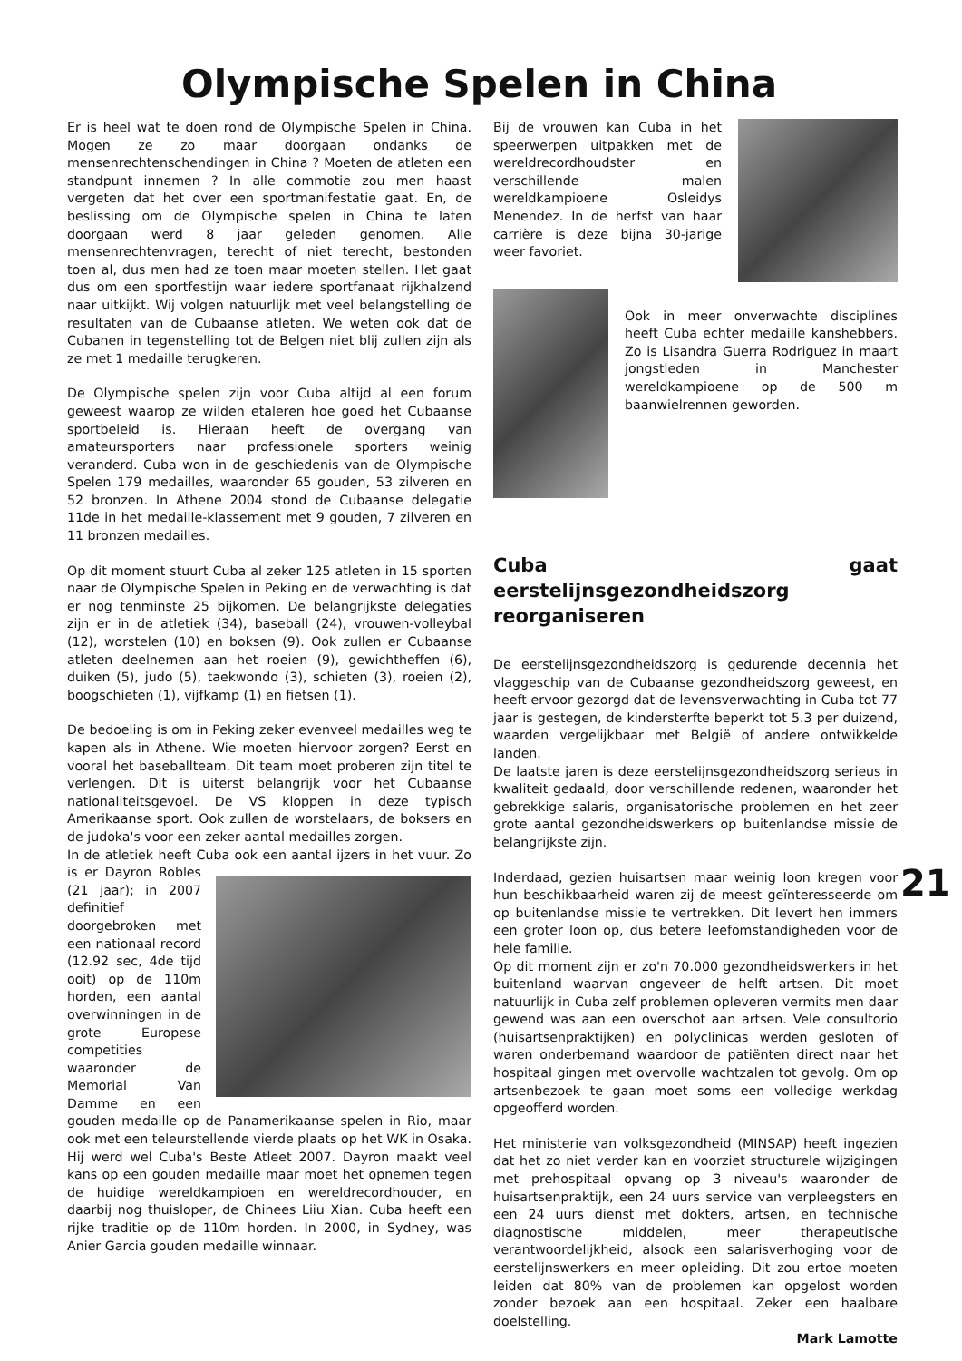Olympische Spelen in China
Er is heel wat te doen rond de Olympische Spelen in China. Mogen ze zo maar doorgaan ondanks de mensenrechtenschendingen in China ? Moeten de atleten een standpunt innemen ? In alle commotie zou men haast vergeten dat het over een sportmanifestatie gaat. En, de beslissing om de Olympische spelen in China te laten doorgaan werd 8 jaar geleden genomen. Alle mensenrechtenvragen, terecht of niet terecht, bestonden toen al, dus men had ze toen maar moeten stellen. Het gaat dus om een sportfestijn waar iedere sportfanaat rijkhalzend naar uitkijkt. Wij volgen natuurlijk met veel belangstelling de resultaten van de Cubaanse atleten. We weten ook dat de Cubanen in tegenstelling tot de Belgen niet blij zullen zijn als ze met 1 medaille terugkeren.
De Olympische spelen zijn voor Cuba altijd al een forum geweest waarop ze wilden etaleren hoe goed het Cubaanse sportbeleid is. Hieraan heeft de overgang van amateursporters naar professionele sporters weinig veranderd. Cuba won in de geschiedenis van de Olympische Spelen 179 medailles, waaronder 65 gouden, 53 zilveren en 52 bronzen. In Athene 2004 stond de Cubaanse delegatie 11de in het medaille-klassement met 9 gouden, 7 zilveren en 11 bronzen medailles.
Op dit moment stuurt Cuba al zeker 125 atleten in 15 sporten naar de Olympische Spelen in Peking en de verwachting is dat er nog tenminste 25 bijkomen. De belangrijkste delegaties zijn er in de atletiek (34), baseball (24), vrouwen-volleybal (12), worstelen (10) en boksen (9). Ook zullen er Cubaanse atleten deelnemen aan het roeien (9), gewichtheffen (6), duiken (5), judo (5), taekwondo (3), schieten (3), roeien (2), boogschieten (1), vijfkamp (1) en fietsen (1).
De bedoeling is om in Peking zeker evenveel medailles weg te kapen als in Athene. Wie moeten hiervoor zorgen? Eerst en vooral het baseballteam. Dit team moet proberen zijn titel te verlengen. Dit is uiterst belangrijk voor het Cubaanse nationaliteitsgevoel. De VS kloppen in deze typisch Amerikaanse sport. Ook zullen de worstelaars, de boksers en de judoka's voor een zeker aantal medailles zorgen.
In de atletiek heeft Cuba ook een aantal ijzers in het vuur. Zo is er Dayron Robles (21 jaar); in 2007 definitief doorgebroken met een nationaal record (12.92 sec, 4de tijd ooit) op de 110m horden, een aantal overwinningen in de grote Europese competities waaronder de Memorial Van Damme en een gouden medaille op de Panamerikaanse spelen in Rio, maar ook met een teleurstellende vierde plaats op het WK in Osaka. Hij werd wel Cuba's Beste Atleet 2007. Dayron maakt veel kans op een gouden medaille maar moet het opnemen tegen de huidige wereldkampioen en wereldrecordhouder, en daarbij nog thuisloper, de Chinees Liiu Xian. Cuba heeft een rijke traditie op de 110m horden. In 2000, in Sydney, was Anier Garcia gouden medaille winnaar.
Bij de vrouwen kan Cuba in het speerwerpen uitpakken met de wereldrecordhoudster en verschillende malen wereldkampioene Osleidys Menendez. In de herfst van haar carrière is deze bijna 30-jarige weer favoriet.
Ook in meer onverwachte disciplines heeft Cuba echter medaille kanshebbers. Zo is Lisandra Guerra Rodriguez in maart jongstleden in Manchester wereldkampioene op de 500 m baanwielrennen geworden.
Cuba gaat eerstelijnsgezondheidszorg reorganiseren
De eerstelijnsgezondheidszorg is gedurende decennia het vlaggeschip van de Cubaanse gezondheidszorg geweest, en heeft ervoor gezorgd dat de levensverwachting in Cuba tot 77 jaar is gestegen, de kindersterfte beperkt tot 5.3 per duizend, waarden vergelijkbaar met België of andere ontwikkelde landen.
De laatste jaren is deze eerstelijnsgezondheidszorg serieus in kwaliteit gedaald, door verschillende redenen, waaronder het gebrekkige salaris, organisatorische problemen en het zeer grote aantal gezondheidswerkers op buitenlandse missie de belangrijkste zijn.
Inderdaad, gezien huisartsen maar weinig loon kregen voor hun beschikbaarheid waren zij de meest geïnteresseerde om op buitenlandse missie te vertrekken. Dit levert hen immers een groter loon op, dus betere leefomstandigheden voor de hele familie.
Op dit moment zijn er zo'n 70.000 gezondheidswerkers in het buitenland waarvan ongeveer de helft artsen. Dit moet natuurlijk in Cuba zelf problemen opleveren vermits men daar gewend was aan een overschot aan artsen. Vele consultorio (huisartsenpraktijken) en polyclinicas werden gesloten of waren onderbemand waardoor de patiënten direct naar het hospitaal gingen met overvolle wachtzalen tot gevolg. Om op artsenbezoek te gaan moet soms een volledige werkdag opgeofferd worden.
Het ministerie van volksgezondheid (MINSAP) heeft ingezien dat het zo niet verder kan en voorziet structurele wijzigingen met prehospitaal opvang op 3 niveau's waaronder de huisartsenpraktijk, een 24 uurs service van verpleegsters en een 24 uurs dienst met dokters, artsen, en technische diagnostische middelen, meer therapeutische verantwoordelijkheid, alsook een salarisverhoging voor de eerstelijnswerkers en meer opleiding. Dit zou ertoe moeten leiden dat 80% van de problemen kan opgelost worden zonder bezoek aan een hospitaal. Zeker een haalbare doelstelling.
Mark Lamotte
21